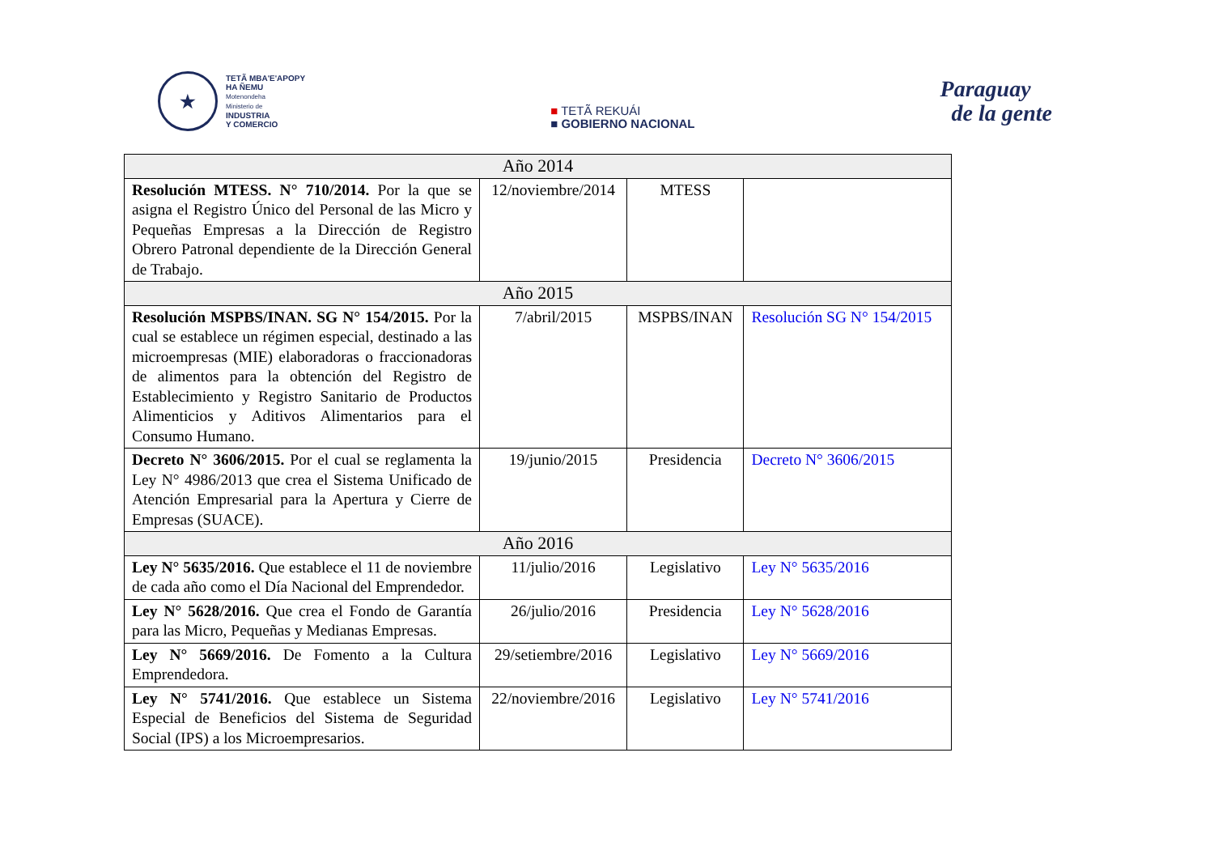★
TETÃ MBA'E'APOPY
HA ÑEMU
Motenondeha
Ministerio de
INDUSTRIA
Y COMERCIO
■ TETÃ REKUÁI
■ GOBIERNO NACIONAL
Paraguay
de la gente
| Año 2014 | | | |
| --- | --- | --- | --- |
| Resolución MTESS. N° 710/2014. Por la que se asigna el Registro Único del Personal de las Micro y Pequeñas Empresas a la Dirección de Registro Obrero Patronal dependiente de la Dirección General de Trabajo. | 12/noviembre/2014 | MTESS | |
| Año 2015 | | | |
| Resolución MSPBS/INAN. SG N° 154/2015. Por la cual se establece un régimen especial, destinado a las microempresas (MIE) elaboradoras o fraccionadoras de alimentos para la obtención del Registro de Establecimiento y Registro Sanitario de Productos Alimenticios y Aditivos Alimentarios para el Consumo Humano. | 7/abril/2015 | MSPBS/INAN | Resolución SG N° 154/2015 |
| Decreto N° 3606/2015. Por el cual se reglamenta la Ley N° 4986/2013 que crea el Sistema Unificado de Atención Empresarial para la Apertura y Cierre de Empresas (SUACE). | 19/junio/2015 | Presidencia | Decreto N° 3606/2015 |
| Año 2016 | | | |
| Ley N° 5635/2016. Que establece el 11 de noviembre de cada año como el Día Nacional del Emprendedor. | 11/julio/2016 | Legislativo | Ley N° 5635/2016 |
| Ley N° 5628/2016. Que crea el Fondo de Garantía para las Micro, Pequeñas y Medianas Empresas. | 26/julio/2016 | Presidencia | Ley N° 5628/2016 |
| Ley N° 5669/2016. De Fomento a la Cultura Emprendedora. | 29/setiembre/2016 | Legislativo | Ley N° 5669/2016 |
| Ley N° 5741/2016. Que establece un Sistema Especial de Beneficios del Sistema de Seguridad Social (IPS) a los Microempresarios. | 22/noviembre/2016 | Legislativo | Ley N° 5741/2016 |